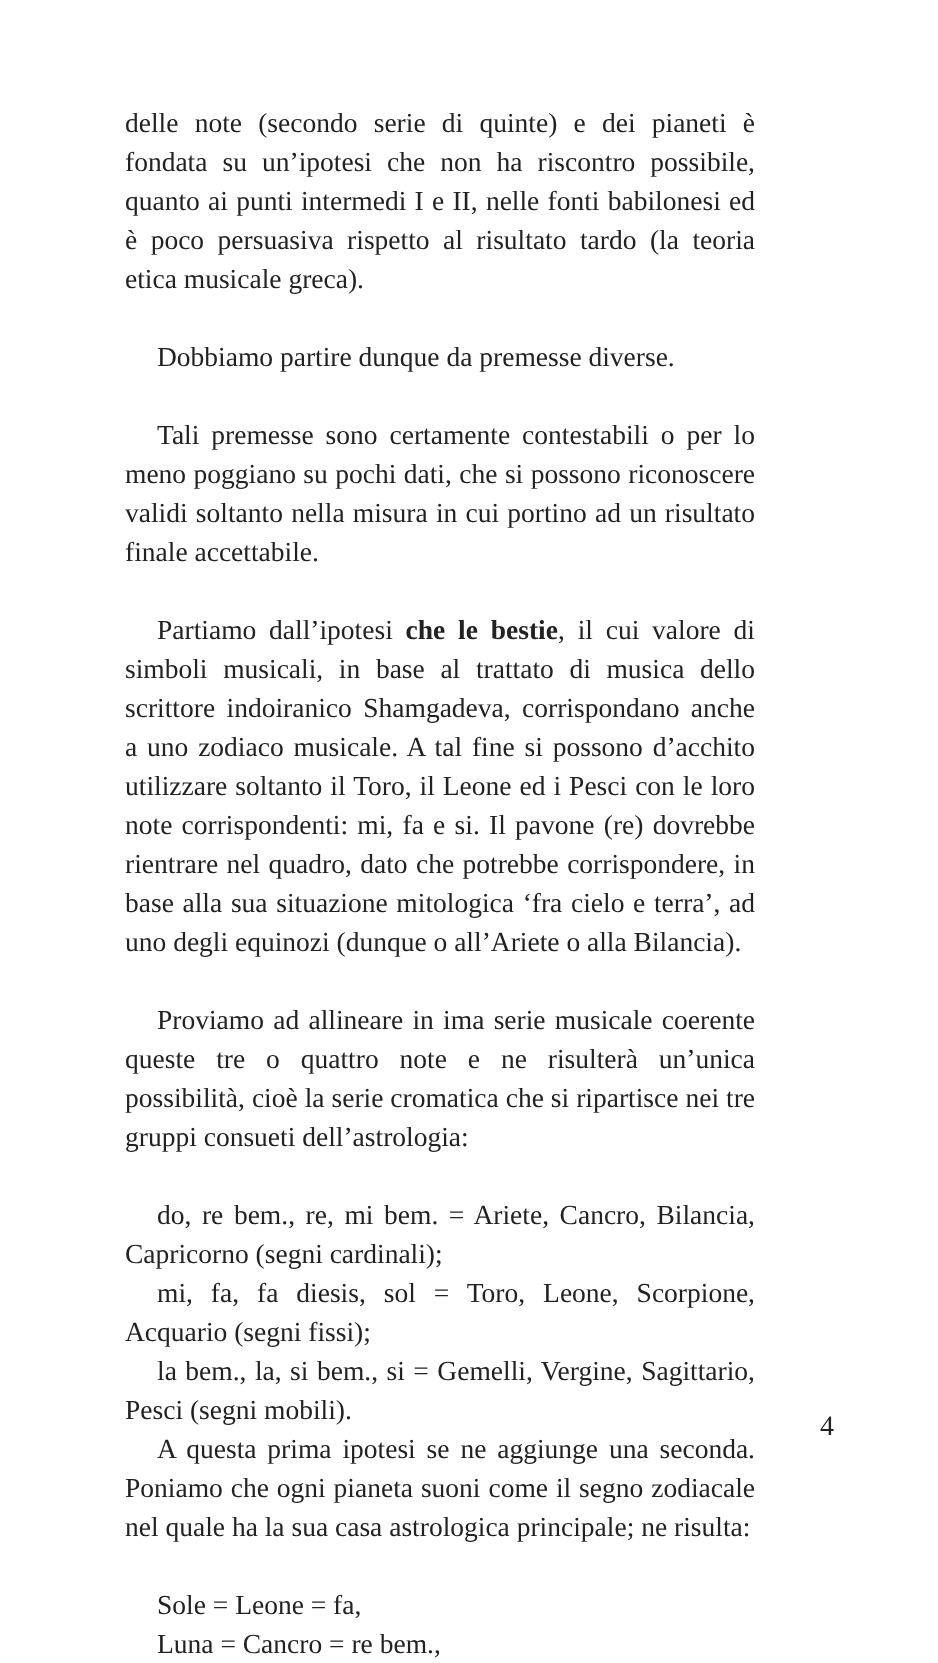delle note (secondo serie di quinte) e dei pianeti è fondata su un’ipotesi che non ha riscontro possibile, quanto ai punti intermedi I e II, nelle fonti babilonesi ed è poco persuasiva rispetto al risultato tardo (la teoria etica musicale greca).
Dobbiamo partire dunque da premesse diverse.
Tali premesse sono certamente contestabili o per lo meno poggiano su pochi dati, che si possono riconoscere validi soltanto nella misura in cui portino ad un risultato finale accettabile.
Partiamo dall’ipotesi che le bestie, il cui valore di simboli musicali, in base al trattato di musica dello scrittore indoiranico Shamgadeva, corrispondano anche a uno zodiaco musicale. A tal fine si possono d’acchito utilizzare soltanto il Toro, il Leone ed i Pesci con le loro note corrispondenti: mi, fa e si. Il pavone (re) dovrebbe rientrare nel quadro, dato che potrebbe corrispondere, in base alla sua situazione mitologica ‘fra cielo e terra’, ad uno degli equinozi (dunque o all’Ariete o alla Bilancia).
Proviamo ad allineare in ima serie musicale coerente queste tre o quattro note e ne risulterà un’unica possibilità, cioè la serie cromatica che si ripartisce nei tre gruppi consueti dell’astrologia:
do, re bem., re, mi bem. = Ariete, Cancro, Bilancia, Capricorno (segni cardinali);
mi, fa, fa diesis, sol = Toro, Leone, Scorpione, Acquario (segni fissi);
la bem., la, si bem., si = Gemelli, Vergine, Sagittario, Pesci (segni mobili).
A questa prima ipotesi se ne aggiunge una seconda. Poniamo che ogni pianeta suoni come il segno zodiacale nel quale ha la sua casa astrologica principale; ne risulta:
Sole = Leone = fa,
Luna = Cancro = re bem.,
4